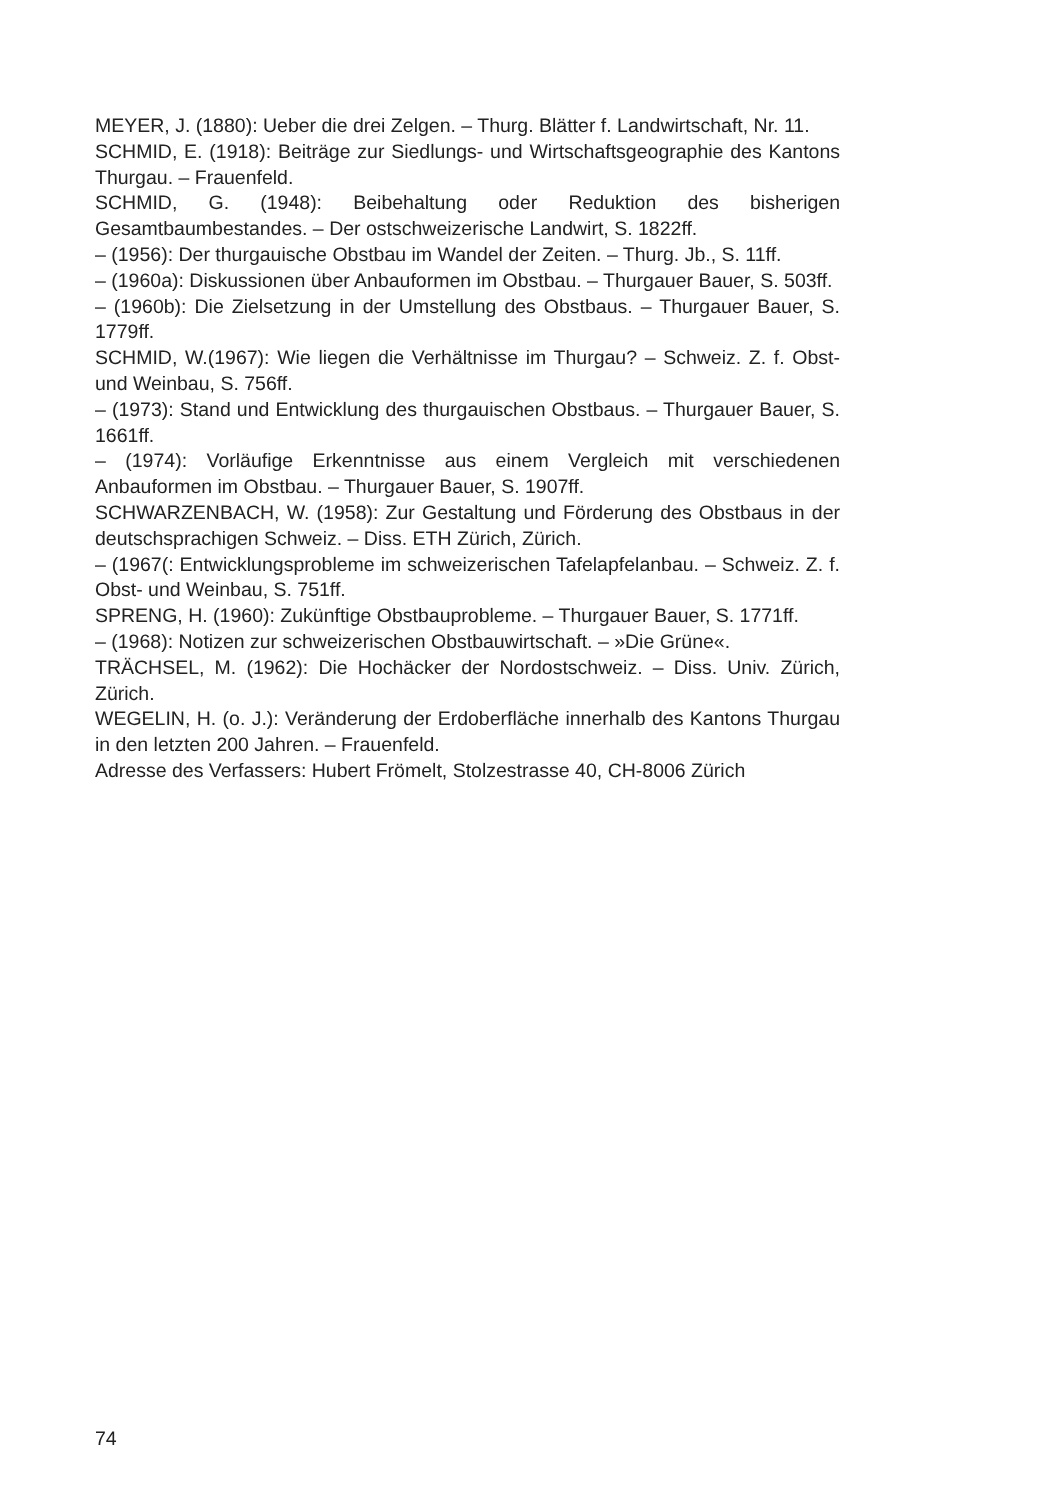MEYER, J. (1880): Ueber die drei Zelgen. – Thurg. Blätter f. Landwirtschaft, Nr. 11.
SCHMID, E. (1918): Beiträge zur Siedlungs- und Wirtschaftsgeographie des Kantons Thurgau. – Frauenfeld.
SCHMID, G. (1948): Beibehaltung oder Reduktion des bisherigen Gesamtbaumbestandes. – Der ostschweizerische Landwirt, S. 1822ff.
– (1956): Der thurgauische Obstbau im Wandel der Zeiten. – Thurg. Jb., S. 11ff.
– (1960a): Diskussionen über Anbauformen im Obstbau. – Thurgauer Bauer, S. 503ff.
– (1960b): Die Zielsetzung in der Umstellung des Obstbaus. – Thurgauer Bauer, S. 1779ff.
SCHMID, W.(1967): Wie liegen die Verhältnisse im Thurgau? – Schweiz. Z. f. Obst- und Weinbau, S. 756ff.
– (1973): Stand und Entwicklung des thurgauischen Obstbaus. – Thurgauer Bauer, S. 1661ff.
– (1974): Vorläufige Erkenntnisse aus einem Vergleich mit verschiedenen Anbauformen im Obstbau. – Thurgauer Bauer, S. 1907ff.
SCHWARZENBACH, W. (1958): Zur Gestaltung und Förderung des Obstbaus in der deutschsprachigen Schweiz. – Diss. ETH Zürich, Zürich.
– (1967(: Entwicklungsprobleme im schweizerischen Tafelapfelanbau. – Schweiz. Z. f. Obst- und Weinbau, S. 751ff.
SPRENG, H. (1960): Zukünftige Obstbauprobleme. – Thurgauer Bauer, S. 1771ff.
– (1968): Notizen zur schweizerischen Obstbauwirtschaft. – »Die Grüne«.
TRÄCHSEL, M. (1962): Die Hochäcker der Nordostschweiz. – Diss. Univ. Zürich, Zürich.
WEGELIN, H. (o. J.): Veränderung der Erdoberfläche innerhalb des Kantons Thurgau in den letzten 200 Jahren. – Frauenfeld.
Adresse des Verfassers: Hubert Frömelt, Stolzestrasse 40, CH-8006 Zürich
74